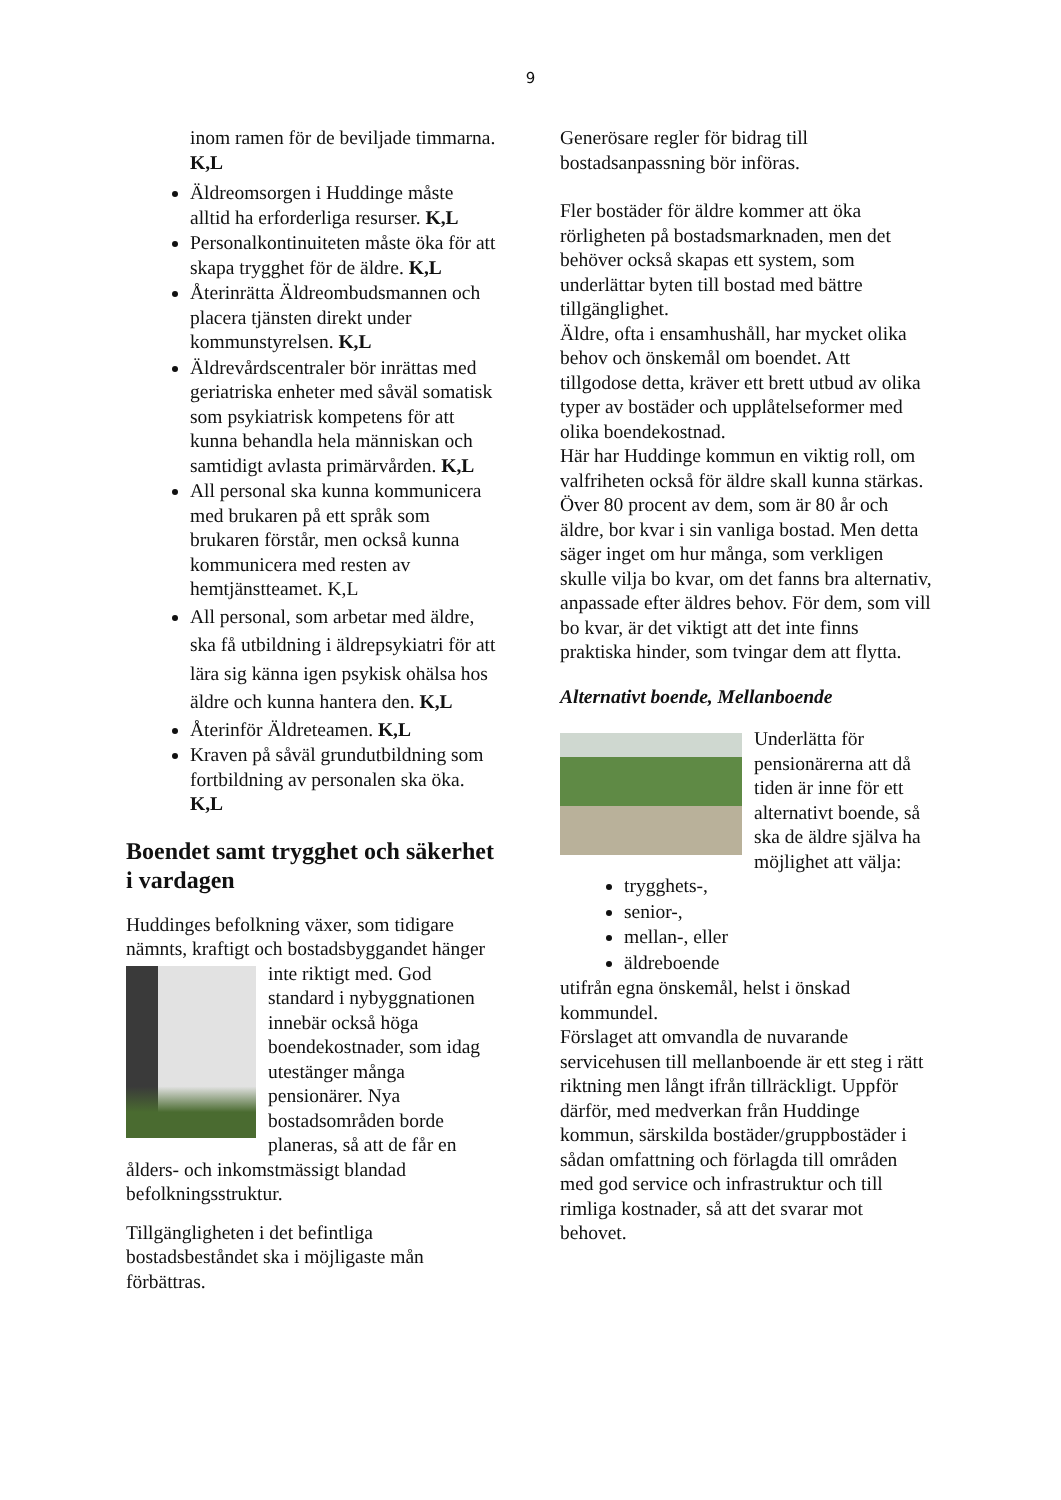9
inom ramen för de beviljade timmarna. K,L
Äldreomsorgen i Huddinge måste alltid ha erforderliga resurser. K,L
Personalkontinuiteten måste öka för att skapa trygghet för de äldre. K,L
Återinrätta Äldreombudsmannen och placera tjänsten direkt under kommunstyrelsen. K,L
Äldrevårdscentraler bör inrättas med geriatriska enheter med såväl somatisk som psykiatrisk kompetens för att kunna behandla hela människan och samtidigt avlasta primärvården. K,L
All personal ska kunna kommunicera med brukaren på ett språk som brukaren förstår, men också kunna kommunicera med resten av hemtjänstteamet. K,L
All personal, som arbetar med äldre, ska få utbildning i äldrepsykiatri för att lära sig känna igen psykisk ohälsa hos äldre och kunna hantera den. K,L
Återinför Äldreteamen. K,L
Kraven på såväl grundutbildning som fortbildning av personalen ska öka. K,L
Boendet samt trygghet och säkerhet i vardagen
Huddinges befolkning växer, som tidigare nämnts, kraftigt och bostadsbyggandet hänger inte riktigt med. God standard i nybyggnationen innebär också höga boendekostnader, som idag utestänger många pensionärer. Nya bostadsområden borde planeras, så att de får en ålders- och inkomstmässigt blandad befolkningsstruktur.
Tillgängligheten i det befintliga bostadsbeståndet ska i möjligaste mån förbättras.
Generösare regler för bidrag till bostadsanpassning bör införas.
Fler bostäder för äldre kommer att öka rörligheten på bostadsmarknaden, men det behöver också skapas ett system, som underlättar byten till bostad med bättre tillgänglighet.
Äldre, ofta i ensamhushåll, har mycket olika behov och önskemål om boendet. Att tillgodose detta, kräver ett brett utbud av olika typer av bostäder och upplåtelseformer med olika boendekostnad.
Här har Huddinge kommun en viktig roll, om valfriheten också för äldre skall kunna stärkas.
Över 80 procent av dem, som är 80 år och äldre, bor kvar i sin vanliga bostad. Men detta säger inget om hur många, som verkligen skulle vilja bo kvar, om det fanns bra alternativ, anpassade efter äldres behov. För dem, som vill bo kvar, är det viktigt att det inte finns praktiska hinder, som tvingar dem att flytta.
Alternativt boende, Mellanboende
Underlätta för pensionärerna att då tiden är inne för ett alternativt boende, så ska de äldre själva ha möjlighet att välja:
trygghets-,
senior-,
mellan-, eller
äldreboende
utifrån egna önskemål, helst i önskad kommundel.
Förslaget att omvandla de nuvarande servicehusen till mellanboende är ett steg i rätt riktning men långt ifrån tillräckligt. Uppför därför, med medverkan från Huddinge kommun, särskilda bostäder/gruppbostäder i sådan omfattning och förlagda till områden med god service och infrastruktur och till rimliga kostnader, så att det svarar mot behovet.